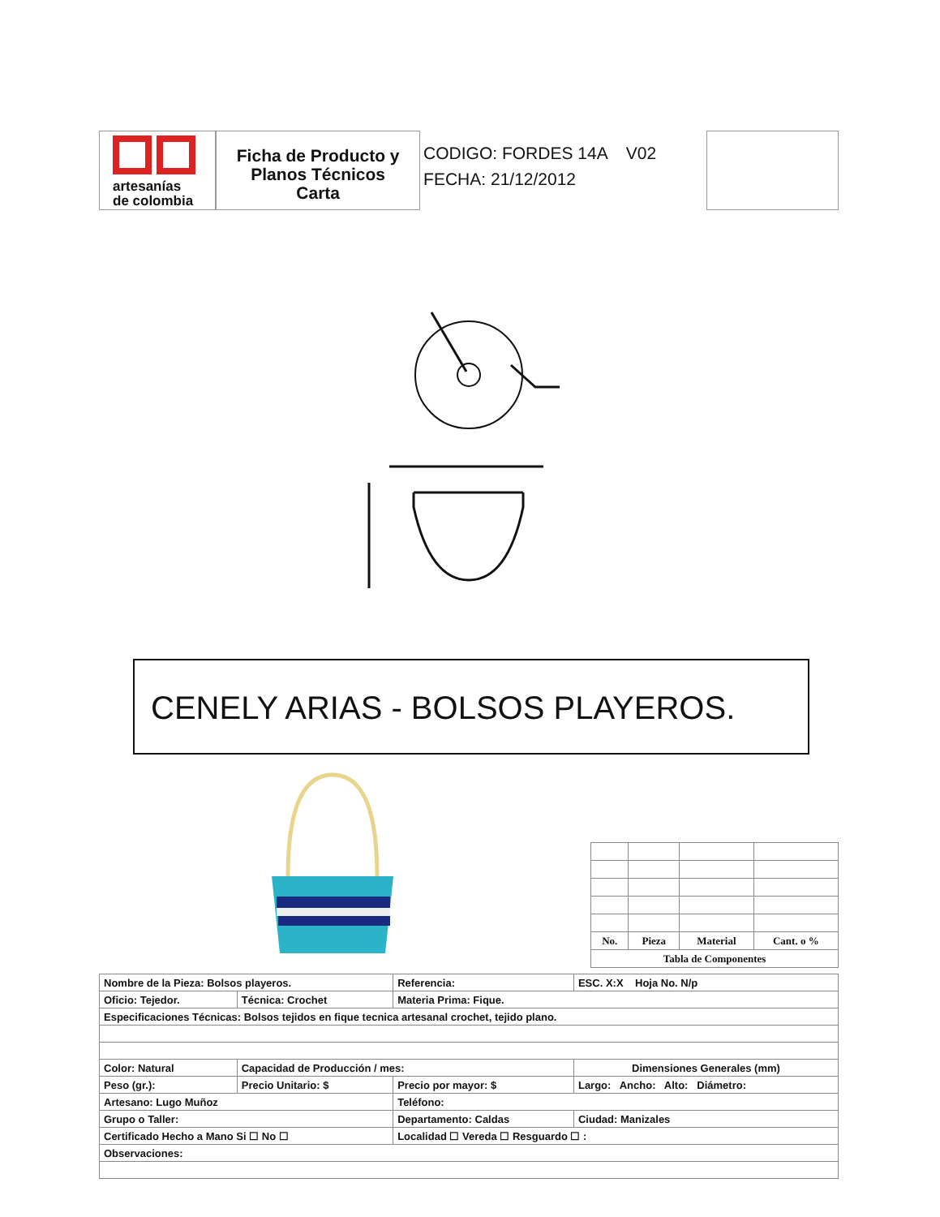artesanías
de colombia
Ficha de Producto y
Planos Técnicos
Carta
CODIGO: FORDES 14A V02
FECHA: 21/12/2012
CENELY ARIAS - BOLSOS PLAYEROS.
| No. | Pieza | Material | Cant. o % |
| Tabla de Componentes | | | |
| Nombre de la Pieza: Bolsos playeros. | | Referencia: | | ESC. X:X Hoja No. N/p |
| Oficio: Tejedor. | Técnica: Crochet | Materia Prima: Fique. | | |
| Especificaciones Técnicas: Bolsos tejidos en fique tecnica artesanal crochet, tejido plano. | | | | |
| Color: Natural | Capacidad de Producción / mes: | | Dimensiones Generales (mm) | |
| Peso (gr.): | Precio Unitario: $ | Precio por mayor: $ | Largo: Ancho: Alto: Diámetro: | |
| Artesano: Lugo Muñoz | | Teléfono: | | |
| Grupo o Taller: | | Departamento: Caldas | | Ciudad: Manizales |
| Certificado Hecho a Mano Si ☐ No ☐ | | Localidad ☐ Vereda ☐ Resguardo ☐ : | | |
| Observaciones: | | | | |